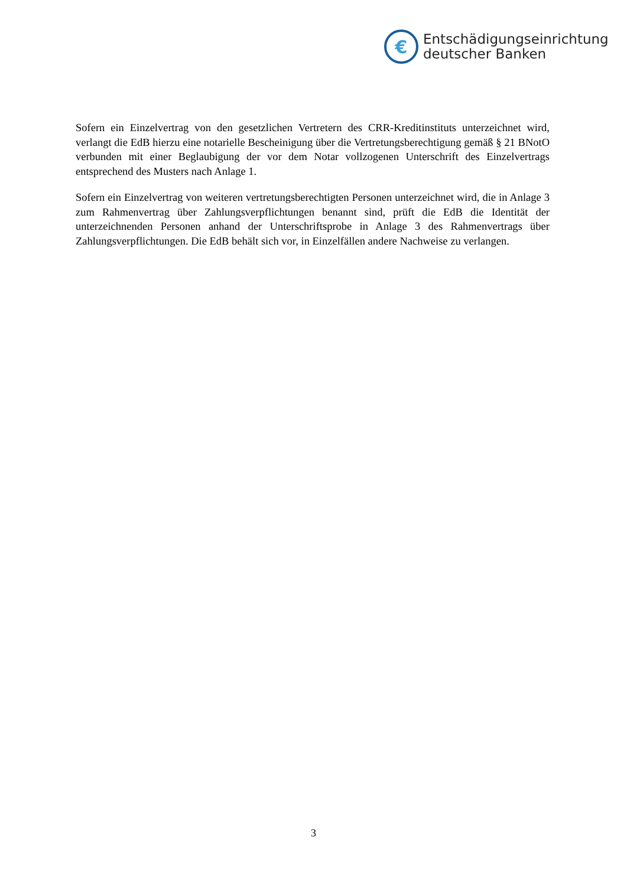€
Entschädigungseinrichtung
deutscher Banken
Sofern ein Einzelvertrag von den gesetzlichen Vertretern des CRR-Kreditinstituts unterzeich­net wird, verlangt die EdB hierzu eine notarielle Bescheinigung über die Vertretungsberechti­gung gemäß § 21 BNotO verbunden mit einer Beglaubigung der vor dem Notar vollzogenen Unterschrift des Einzelvertrags entsprechend des Musters nach Anlage 1.
Sofern ein Einzelvertrag von weiteren vertretungsberechtigten Personen unterzeichnet wird, die in Anlage 3 zum Rahmenvertrag über Zahlungsverpflichtungen benannt sind, prüft die EdB die Identität der unterzeichnenden Personen anhand der Unterschriftsprobe in Anlage 3 des Rahmenvertrags über Zahlungsverpflichtungen. Die EdB behält sich vor, in Einzelfällen an­dere Nachweise zu verlangen.
3